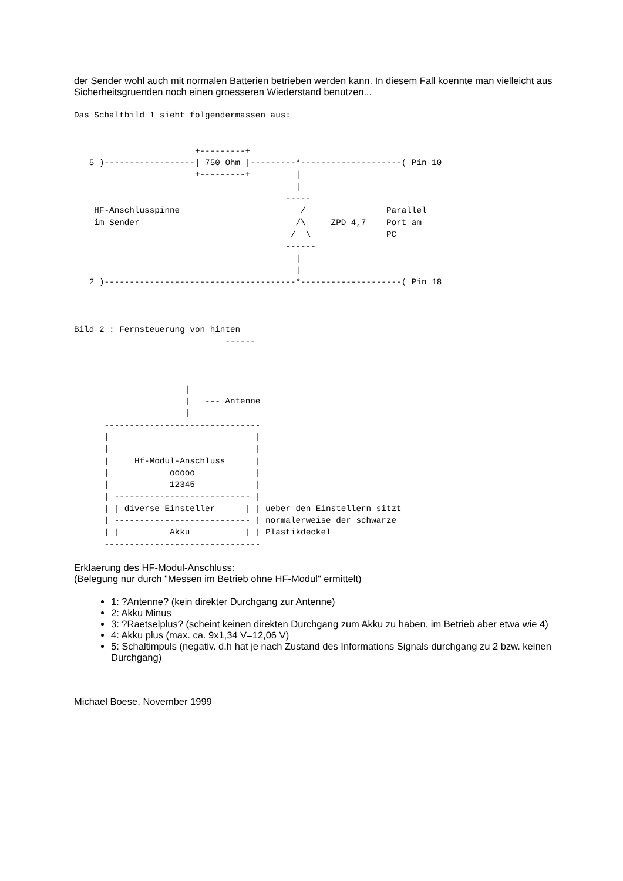der Sender wohl auch mit normalen Batterien betrieben werden kann. In diesem Fall koennte man vielleicht aus Sicherheitsgruenden noch einen groesseren Wiederstand benutzen...
Das Schaltbild 1 sieht folgendermassen aus:


                        +---------+
   5 )------------------| 750 Ohm |---------*--------------------( Pin 10
                        +---------+         |
                                            |
                                          -----
    HF-Anschlusspinne                        /                Parallel
    im Sender                               /\     ZPD 4,7    Port am
                                           /  \               PC
                                          ------
                                            |
                                            |
   2 )--------------------------------------*--------------------( Pin 18



Bild 2 : Fernsteuerung von hinten
                              ------



                      |
                      |   --- Antenne
                      |
      -------------------------------
      |                             |
      |                             |
      |     Hf-Modul-Anschluss      |
      |            ooooo            |
      |            12345            |
      | --------------------------- |
      | | diverse Einsteller      | | ueber den Einstellern sitzt
      | --------------------------- | normalerweise der schwarze
      | |          Akku           | | Plastikdeckel
      -------------------------------
Erklaerung des HF-Modul-Anschluss:
(Belegung nur durch "Messen im Betrieb ohne HF-Modul" ermittelt)
1: ?Antenne? (kein direkter Durchgang zur Antenne)
2: Akku Minus
3: ?Raetselplus? (scheint keinen direkten Durchgang zum Akku zu haben, im Betrieb aber etwa wie 4)
4: Akku plus (max. ca. 9x1,34 V=12,06 V)
5: Schaltimpuls (negativ. d.h hat je nach Zustand des Informations Signals durchgang zu 2 bzw. keinen Durchgang)
Michael Boese, November 1999